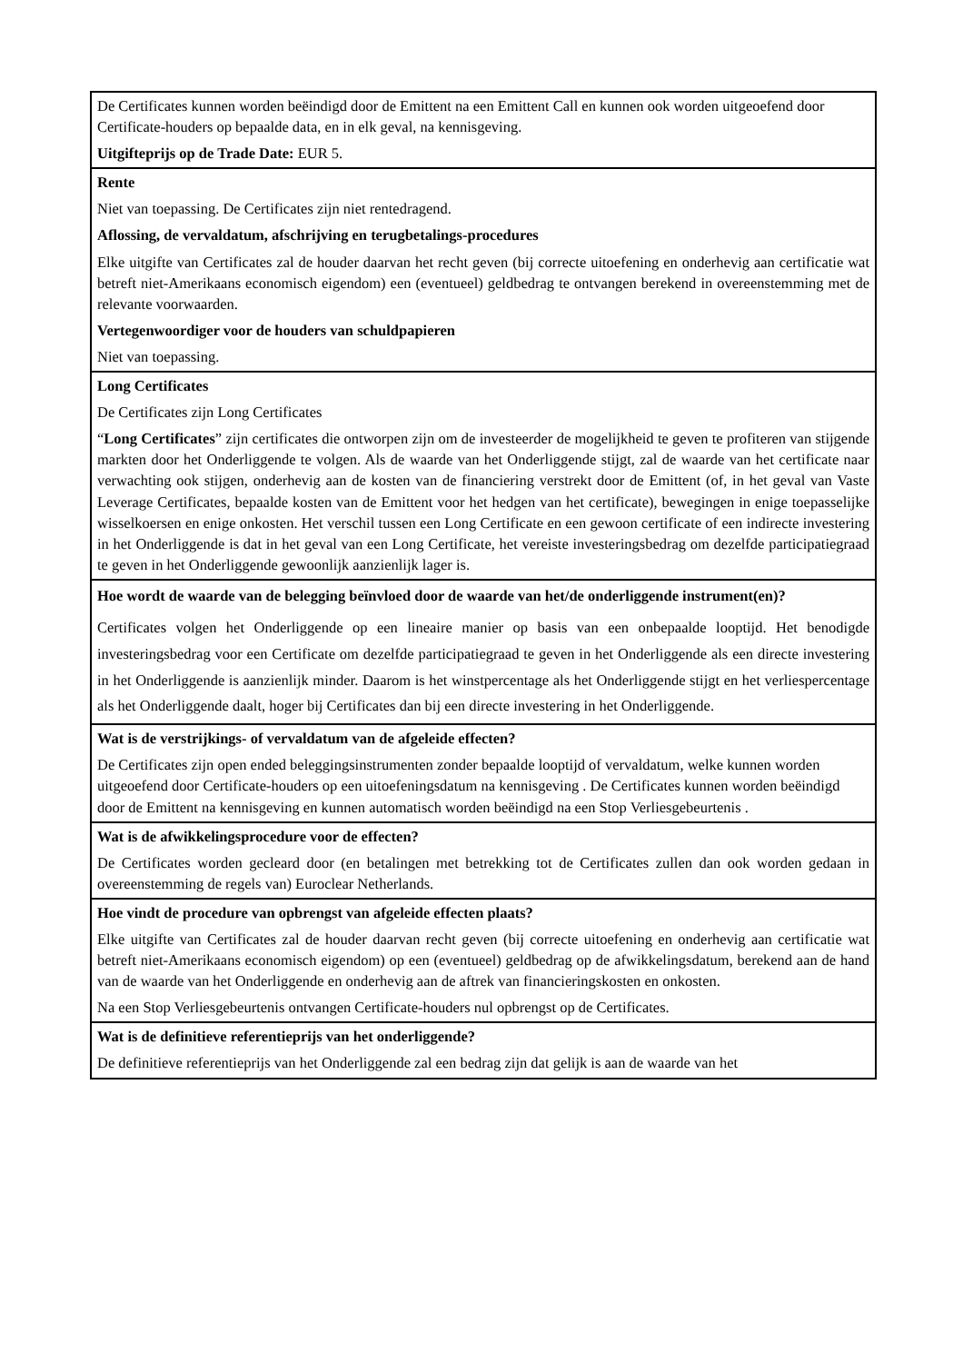| De Certificates kunnen worden beëindigd door de Emittent na een Emittent Call en kunnen ook worden uitgeoefend door Certificate-houders op bepaalde data, en in elk geval, na kennisgeving. Uitgifteprijs op de Trade Date: EUR 5. |
| Rente Niet van toepassing. De Certificates zijn niet rentedragend. Aflossing, de vervaldatum, afschrijving en terugbetalings-procedures Elke uitgifte van Certificates zal de houder daarvan het recht geven (bij correcte uitoefening en onderhevig aan certificatie wat betreft niet-Amerikaans economisch eigendom) een (eventueel) geldbedrag te ontvangen berekend in overeenstemming met de relevante voorwaarden. Vertegenwoordiger voor de houders van schuldpapieren Niet van toepassing. |
| Long Certificates De Certificates zijn Long Certificates “ Long Certificates ” zijn certificates die ontworpen zijn om de investeerder de mogelijkheid te geven te profiteren van stijgende markten door het Onderliggende te volgen. Als de waarde van het Onderliggende stijgt, zal de waarde van het certificate naar verwachting ook stijgen, onderhevig aan de kosten van de financiering verstrekt door de Emittent (of, in het geval van Vaste Leverage Certificates, bepaalde kosten van de Emittent voor het hedgen van het certificate), bewegingen in enige toepasselijke wisselkoersen en enige onkosten. Het verschil tussen een Long Certificate en een gewoon certificate of een indirecte investering in het Onderliggende is dat in het geval van een Long Certificate, het vereiste investeringsbedrag om dezelfde participatiegraad te geven in het Onderliggende gewoonlijk aanzienlijk lager is. |
| Hoe wordt de waarde van de belegging beïnvloed door de waarde van het/de onderliggende instrument(en)? Certificates volgen het Onderliggende op een lineaire manier op basis van een onbepaalde looptijd. Het benodigde investeringsbedrag voor een Certificate om dezelfde participatiegraad te geven in het Onderliggende als een directe investering in het Onderliggende is aanzienlijk minder. Daarom is het winstpercentage als het Onderliggende stijgt en het verliespercentage als het Onderliggende daalt, hoger bij Certificates dan bij een directe investering in het Onderliggende. |
| Wat is de verstrijkings- of vervaldatum van de afgeleide effecten? De Certificates zijn open ended beleggingsinstrumenten zonder bepaalde looptijd of vervaldatum, welke kunnen worden uitgeoefend door Certificate-houders op een uitoefeningsdatum na kennisgeving . De Certificates kunnen worden beëindigd door de Emittent na kennisgeving en kunnen automatisch worden beëindigd na een Stop Verliesgebeurtenis . |
| Wat is de afwikkelingsprocedure voor de effecten? De Certificates worden gecleard door (en betalingen met betrekking tot de Certificates zullen dan ook worden gedaan in overeenstemming de regels van) Euroclear Netherlands. |
| Hoe vindt de procedure van opbrengst van afgeleide effecten plaats? Elke uitgifte van Certificates zal de houder daarvan recht geven (bij correcte uitoefening en onderhevig aan certificatie wat betreft niet-Amerikaans economisch eigendom) op een (eventueel) geldbedrag op de afwikkelingsdatum, berekend aan de hand van de waarde van het Onderliggende en onderhevig aan de aftrek van financieringskosten en onkosten. Na een Stop Verliesgebeurtenis ontvangen Certificate-houders nul opbrengst op de Certificates. |
| Wat is de definitieve referentieprijs van het onderliggende? De definitieve referentieprijs van het Onderliggende zal een bedrag zijn dat gelijk is aan de waarde van het |